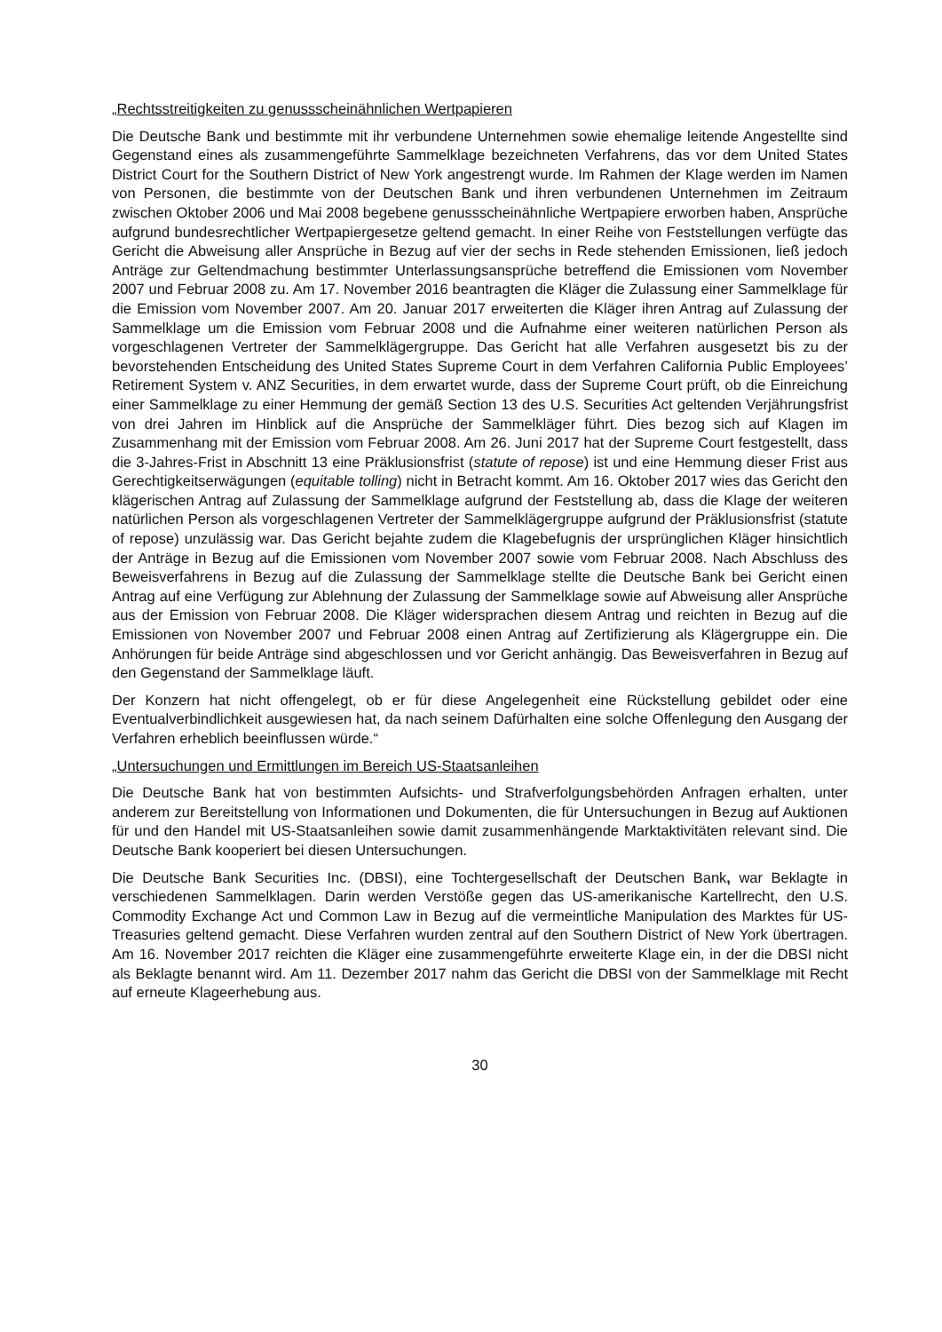„Rechtsstreitigkeiten zu genussscheinähnlichen Wertpapieren
Die Deutsche Bank und bestimmte mit ihr verbundene Unternehmen sowie ehemalige leitende Angestellte sind Gegenstand eines als zusammengeführte Sammelklage bezeichneten Verfahrens, das vor dem United States District Court for the Southern District of New York angestrengt wurde. Im Rahmen der Klage werden im Namen von Personen, die bestimmte von der Deutschen Bank und ihren verbundenen Unternehmen im Zeitraum zwischen Oktober 2006 und Mai 2008 begebene genussscheinähnliche Wertpapiere erworben haben, Ansprüche aufgrund bundesrechtlicher Wertpapiergesetze geltend gemacht. In einer Reihe von Feststellungen verfügte das Gericht die Abweisung aller Ansprüche in Bezug auf vier der sechs in Rede stehenden Emissionen, ließ jedoch Anträge zur Geltendmachung bestimmter Unterlassungsansprüche betreffend die Emissionen vom November 2007 und Februar 2008 zu. Am 17. November 2016 beantragten die Kläger die Zulassung einer Sammelklage für die Emission vom November 2007. Am 20. Januar 2017 erweiterten die Kläger ihren Antrag auf Zulassung der Sammelklage um die Emission vom Februar 2008 und die Aufnahme einer weiteren natürlichen Person als vorgeschlagenen Vertreter der Sammelklägergruppe. Das Gericht hat alle Verfahren ausgesetzt bis zu der bevorstehenden Entscheidung des United States Supreme Court in dem Verfahren California Public Employees’ Retirement System v. ANZ Securities, in dem erwartet wurde, dass der Supreme Court prüft, ob die Einreichung einer Sammelklage zu einer Hemmung der gemäß Section 13 des U.S. Securities Act geltenden Verjährungsfrist von drei Jahren im Hinblick auf die Ansprüche der Sammelkläger führt. Dies bezog sich auf Klagen im Zusammenhang mit der Emission vom Februar 2008. Am 26. Juni 2017 hat der Supreme Court festgestellt, dass die 3-Jahres-Frist in Abschnitt 13 eine Präklusionsfrist (statute of repose) ist und eine Hemmung dieser Frist aus Gerechtigkeitserwägungen (equitable tolling) nicht in Betracht kommt. Am 16. Oktober 2017 wies das Gericht den klägerischen Antrag auf Zulassung der Sammelklage aufgrund der Feststellung ab, dass die Klage der weiteren natürlichen Person als vorgeschlagenen Vertreter der Sammelklägergruppe aufgrund der Präklusionsfrist (statute of repose) unzulässig war. Das Gericht bejahte zudem die Klagebefugnis der ursprünglichen Kläger hinsichtlich der Anträge in Bezug auf die Emissionen vom November 2007 sowie vom Februar 2008. Nach Abschluss des Beweisverfahrens in Bezug auf die Zulassung der Sammelklage stellte die Deutsche Bank bei Gericht einen Antrag auf eine Verfügung zur Ablehnung der Zulassung der Sammelklage sowie auf Abweisung aller Ansprüche aus der Emission von Februar 2008. Die Kläger widersprachen diesem Antrag und reichten in Bezug auf die Emissionen von November 2007 und Februar 2008 einen Antrag auf Zertifizierung als Klägergruppe ein. Die Anhörungen für beide Anträge sind abgeschlossen und vor Gericht anhängig. Das Beweisverfahren in Bezug auf den Gegenstand der Sammelklage läuft.
Der Konzern hat nicht offengelegt, ob er für diese Angelegenheit eine Rückstellung gebildet oder eine Eventualverbindlichkeit ausgewiesen hat, da nach seinem Dafürhalten eine solche Offenlegung den Ausgang der Verfahren erheblich beeinflussen würde.“
„Untersuchungen und Ermittlungen im Bereich US-Staatsanleihen
Die Deutsche Bank hat von bestimmten Aufsichts- und Strafverfolgungsbehörden Anfragen erhalten, unter anderem zur Bereitstellung von Informationen und Dokumenten, die für Untersuchungen in Bezug auf Auktionen für und den Handel mit US-Staatsanleihen sowie damit zusammenhängende Marktaktivitäten relevant sind. Die Deutsche Bank kooperiert bei diesen Untersuchungen.
Die Deutsche Bank Securities Inc. (DBSI), eine Tochtergesellschaft der Deutschen Bank, war Beklagte in verschiedenen Sammelklagen. Darin werden Verstöße gegen das US-amerikanische Kartellrecht, den U.S. Commodity Exchange Act und Common Law in Bezug auf die vermeintliche Manipulation des Marktes für US-Treasuries geltend gemacht. Diese Verfahren wurden zentral auf den Southern District of New York übertragen. Am 16. November 2017 reichten die Kläger eine zusammengeführte erweiterte Klage ein, in der die DBSI nicht als Beklagte benannt wird. Am 11. Dezember 2017 nahm das Gericht die DBSI von der Sammelklage mit Recht auf erneute Klageerhebung aus.
30